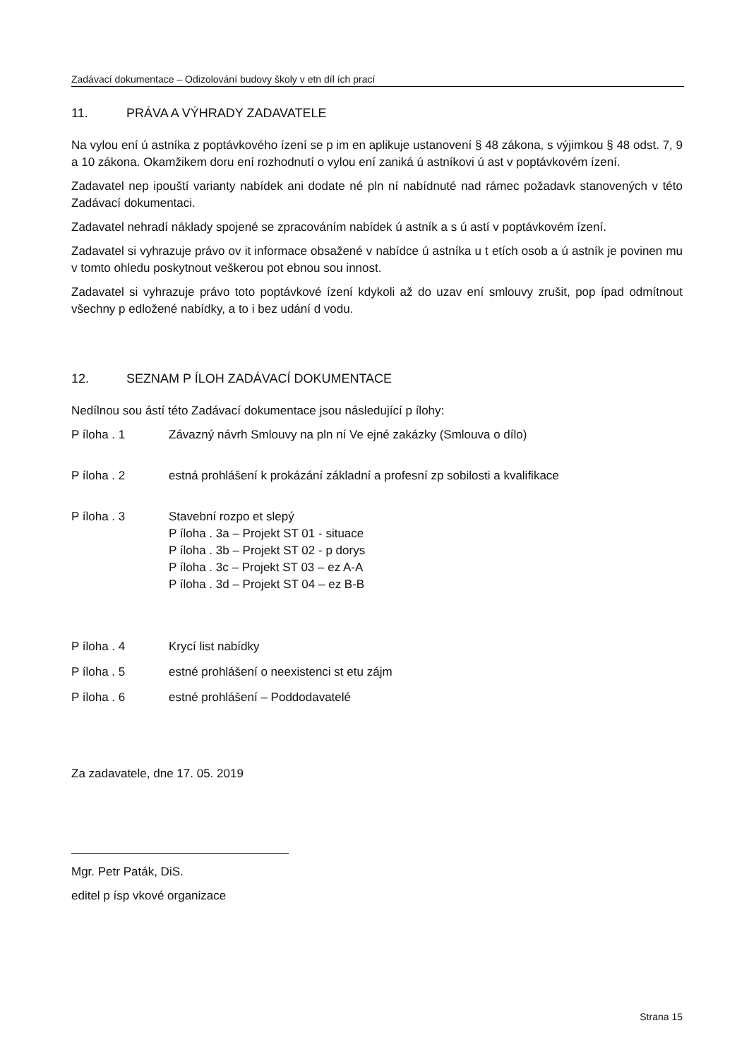Zadávací dokumentace – Odizolování budovy školy v etn díl ích prací
11. PRÁVA A VÝHRADY ZADAVATELE
Na vylou ení ú astníka z poptávkového ízení se p im en aplikuje ustanovení § 48 zákona, s výjimkou § 48 odst. 7, 9 a 10 zákona. Okamžikem doru ení rozhodnutí o vylou ení zaniká ú astníkovi ú ast v poptávkovém ízení.
Zadavatel nep ipouští varianty nabídek ani dodate né pln ní nabídnuté nad rámec požadavk stanovených v této Zadávací dokumentaci.
Zadavatel nehradí náklady spojené se zpracováním nabídek ú astník a s ú astí v poptávkovém ízení.
Zadavatel si vyhrazuje právo ov it informace obsažené v nabídce ú astníka u t etích osob a ú astník je povinen mu v tomto ohledu poskytnout veškerou pot ebnou sou innost.
Zadavatel si vyhrazuje právo toto poptávkové ízení kdykoli až do uzav ení smlouvy zrušit, pop ípad odmítnout všechny p edložené nabídky, a to i bez udání d vodu.
12. SEZNAM P ÍLOH ZADÁVACÍ DOKUMENTACE
Nedílnou sou ástí této Zadávací dokumentace jsou následující p ílohy:
P íloha . 1 Závazný návrh Smlouvy na pln ní Ve ejné zakázky (Smlouva o dílo)
P íloha . 2 estná prohlášení k prokázání základní a profesní zp sobilosti a kvalifikace
P íloha . 3 Stavební rozpo et slepý
P íloha . 3a – Projekt ST 01 - situace
P íloha . 3b – Projekt ST 02 - p dorys
P íloha . 3c – Projekt ST 03 – ez A-A
P íloha . 3d – Projekt ST 04 – ez B-B
P íloha . 4 Krycí list nabídky
P íloha . 5 estné prohlášení o neexistenci st etu zájm
P íloha . 6 estné prohlášení – Poddodavatelé
Za zadavatele, dne 17. 05. 2019
Mgr. Petr Paták, DiS.
editel p ísp vkové organizace
Strana 15